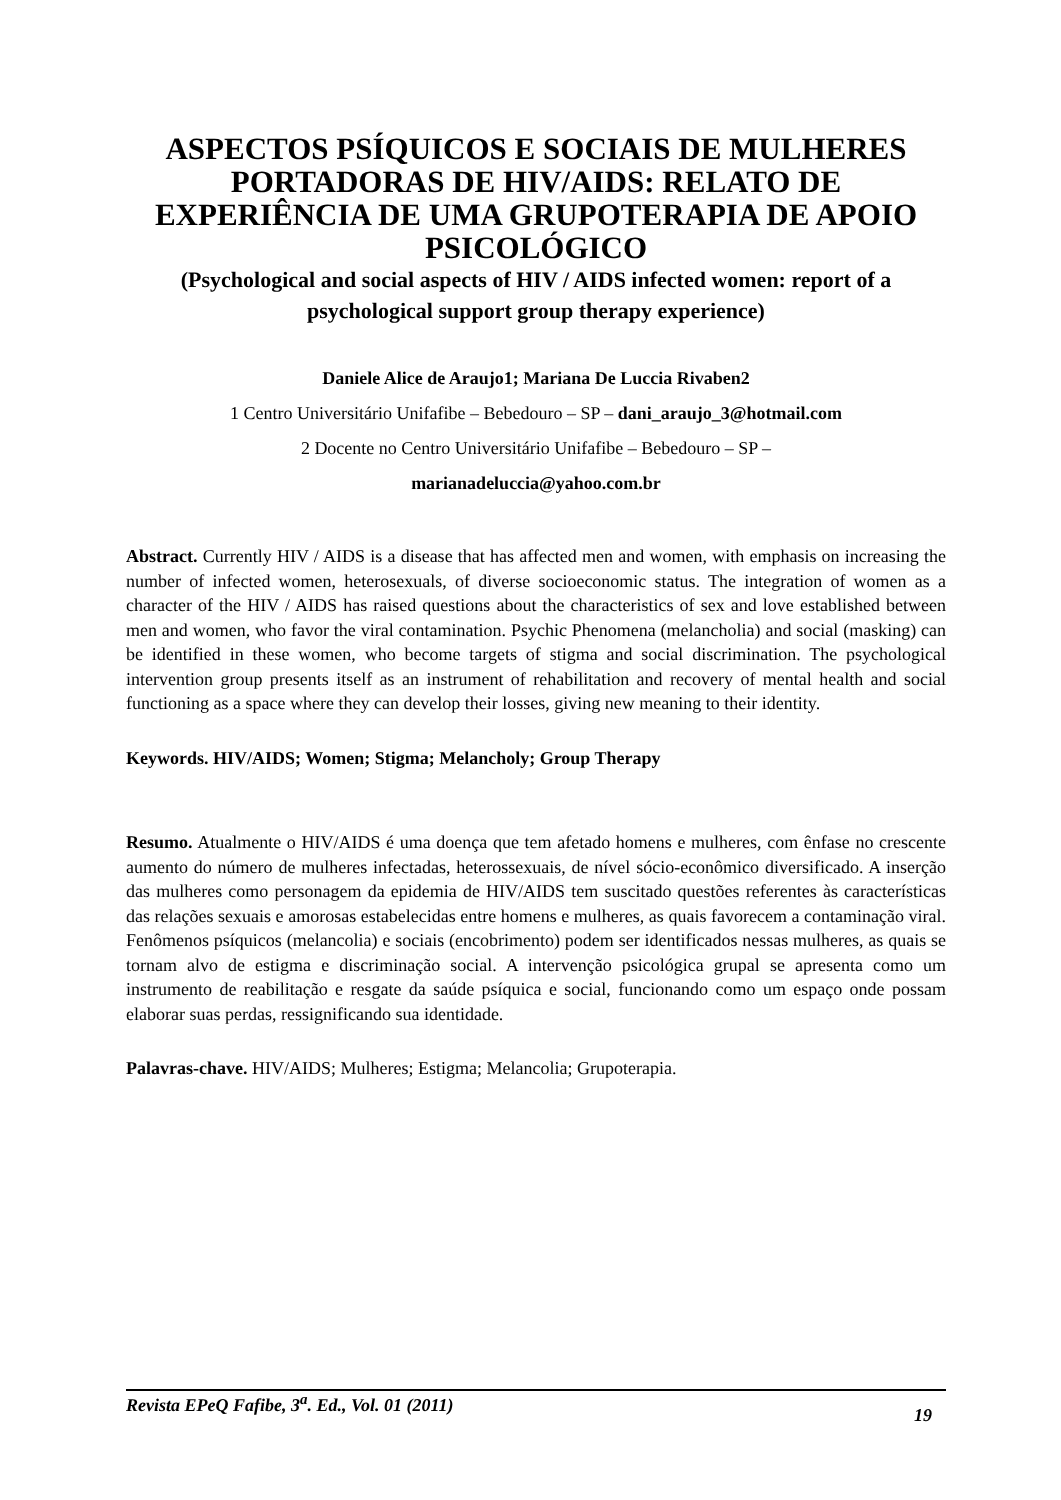ASPECTOS PSÍQUICOS E SOCIAIS DE MULHERES PORTADORAS DE HIV/AIDS: RELATO DE EXPERIÊNCIA DE UMA GRUPOTERAPIA DE APOIO PSICOLÓGICO
(Psychological and social aspects of HIV / AIDS infected women: report of a psychological support group therapy experience)
Daniele Alice de Araujo1; Mariana De Luccia Rivaben2
1 Centro Universitário Unifafibe – Bebedouro – SP – dani_araujo_3@hotmail.com
2 Docente no Centro Universitário Unifafibe – Bebedouro – SP –
marianadeluccia@yahoo.com.br
Abstract. Currently HIV / AIDS is a disease that has affected men and women, with emphasis on increasing the number of infected women, heterosexuals, of diverse socioeconomic status. The integration of women as a character of the HIV / AIDS has raised questions about the characteristics of sex and love established between men and women, who favor the viral contamination. Psychic Phenomena (melancholia) and social (masking) can be identified in these women, who become targets of stigma and social discrimination. The psychological intervention group presents itself as an instrument of rehabilitation and recovery of mental health and social functioning as a space where they can develop their losses, giving new meaning to their identity.
Keywords. HIV/AIDS; Women; Stigma; Melancholy; Group Therapy
Resumo. Atualmente o HIV/AIDS é uma doença que tem afetado homens e mulheres, com ênfase no crescente aumento do número de mulheres infectadas, heterossexuais, de nível sócio-econômico diversificado. A inserção das mulheres como personagem da epidemia de HIV/AIDS tem suscitado questões referentes às características das relações sexuais e amorosas estabelecidas entre homens e mulheres, as quais favorecem a contaminação viral. Fenômenos psíquicos (melancolia) e sociais (encobrimento) podem ser identificados nessas mulheres, as quais se tornam alvo de estigma e discriminação social. A intervenção psicológica grupal se apresenta como um instrumento de reabilitação e resgate da saúde psíquica e social, funcionando como um espaço onde possam elaborar suas perdas, ressignificando sua identidade.
Palavras-chave. HIV/AIDS; Mulheres; Estigma; Melancolia; Grupoterapia.
Revista EPeQ Fafibe, 3<sup>a</sup>. Ed., Vol. 01 (2011) 19